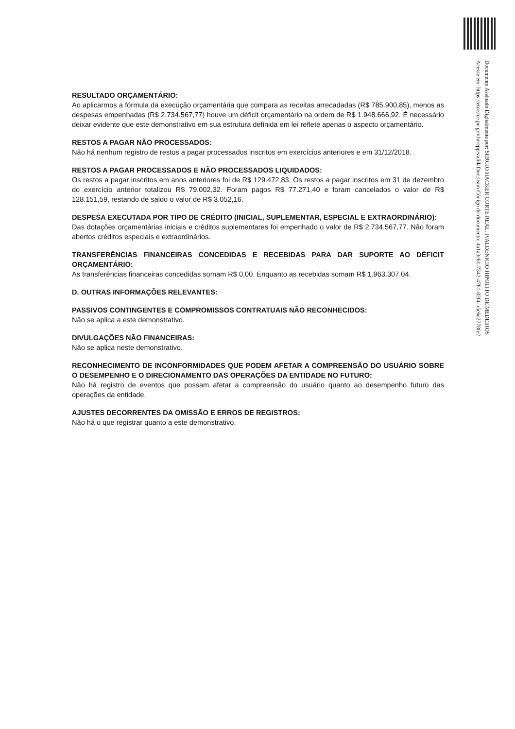RESULTADO ORÇAMENTÁRIO:
Ao aplicarmos a fórmula da execução orçamentária que compara as receitas arrecadadas (R$ 785.900,85), menos as despesas empenhadas (R$ 2.734.567,77) houve um déficit orçamentário na ordem de R$ 1.948.666,92. É necessário deixar evidente que este demonstrativo em sua estrutura definida em lei reflete apenas o aspecto orçamentário.
RESTOS A PAGAR NÃO PROCESSADOS:
Não há nenhum registro de restos a pagar processados inscritos em exercícios anteriores e em 31/12/2018.
RESTOS A PAGAR PROCESSADOS E NÃO PROCESSADOS LIQUIDADOS:
Os restos a pagar inscritos em anos anteriores foi de R$ 129.472,83. Os restos a pagar inscritos em 31 de dezembro do exercício anterior totalizou R$ 79.002,32. Foram pagos R$ 77.271,40 e foram cancelados o valor de R$ 128.151,59, restando de saldo o valor de R$ 3.052,16.
DESPESA EXECUTADA POR TIPO DE CRÉDITO (INICIAL, SUPLEMENTAR, ESPECIAL E EXTRAORDINÁRIO):
Das dotações orçamentárias iniciais e créditos suplementares foi empenhado o valor de R$ 2.734.567,77. Não foram abertos créditos especiais e extraordinários.
TRANSFERÊNCIAS FINANCEIRAS CONCEDIDAS E RECEBIDAS PARA DAR SUPORTE AO DÉFICIT ORÇAMENTÁRIO:
As transferências financeiras concedidas somam R$ 0,00. Enquanto as recebidas somam R$ 1.963.307,04.
D. OUTRAS INFORMAÇÕES RELEVANTES:
PASSIVOS CONTINGENTES E COMPROMISSOS CONTRATUAIS NÃO RECONHECIDOS:
Não se aplica a este demonstrativo.
DIVULGAÇÕES NÃO FINANCEIRAS:
Não se aplica neste demonstrativo.
RECONHECIMENTO DE INCONFORMIDADES QUE PODEM AFETAR A COMPREENSÃO DO USUÁRIO SOBRE O DESEMPENHO E O DIRECIONAMENTO DAS OPERAÇÕES DA ENTIDADE NO FUTURO:
Não há registro de eventos que possam afetar a compreensão do usuário quanto ao desempenho futuro das operações da entidade.
AJUSTES DECORRENTES DA OMISSÃO E ERROS DE REGISTROS:
Não há o que registrar quanto a este demonstrativo.
Documento Assinado Digitalmente por: SERGIO HACKER CORTE REAL, IVALDENICIO HIPOLITO DE MEDEIROS
Acesse em: https://etce.tce.pe.gov.br/epp/validaDoc.seam Código do documento: 4a1a3c61-7342-4781-82f4-b5c6e2778fe2